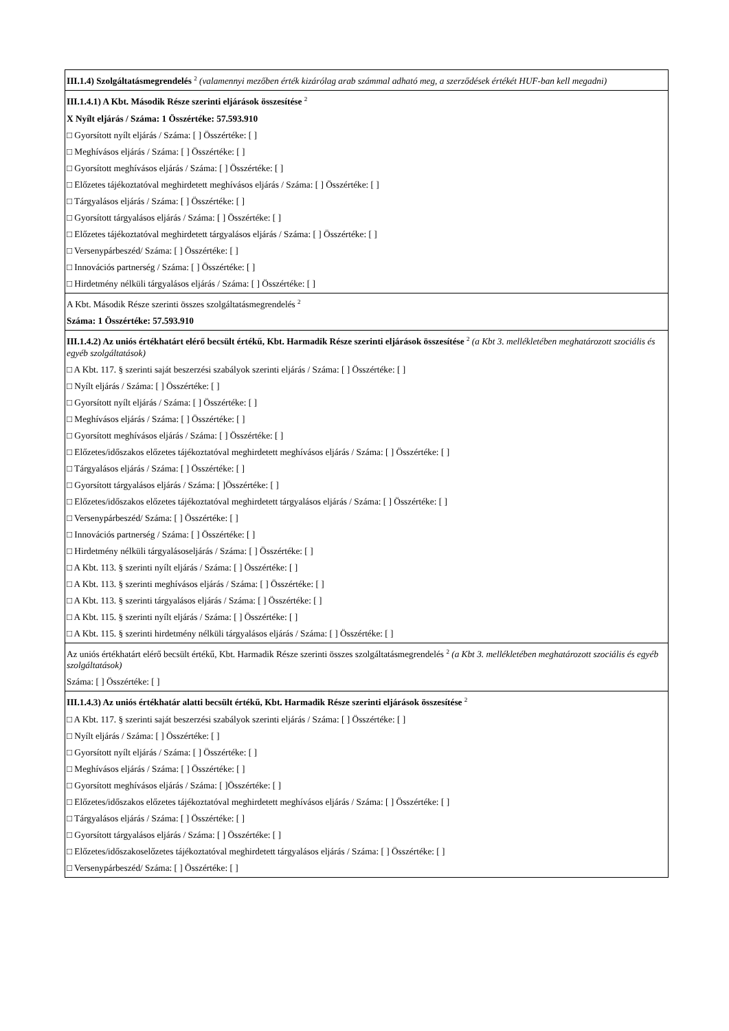| III.1.4) Szolgáltatásmegrendelés <sup>2</sup> (valamennyi mezőben érték kizárólag arab számmal adható meg, a szerződések értékét HUF-ban kell megadni) |
| III.1.4.1) A Kbt. Második Része szerinti eljárások összesítése <sup>2</sup> X Nyílt eljárás / Száma: 1 Összértéke: 57.593.910 □ Gyorsított nyílt eljárás / Száma: [ ] Összértéke: [ ] □ Meghívásos eljárás / Száma: [ ] Összértéke: [ ] □ Gyorsított meghívásos eljárás / Száma: [ ] Összértéke: [ ] □ Előzetes tájékoztatóval meghirdetett meghívásos eljárás / Száma: [ ] Összértéke: [ ] □ Tárgyalásos eljárás / Száma: [ ] Összértéke: [ ] □ Gyorsított tárgyalásos eljárás / Száma: [ ] Összértéke: [ ] □ Előzetes tájékoztatóval meghirdetett tárgyalásos eljárás / Száma: [ ] Összértéke: [ ] □ Versenypárbeszéd/ Száma: [ ] Összértéke: [ ] □ Innovációs partnerség / Száma: [ ] Összértéke: [ ] □ Hirdetmény nélküli tárgyalásos eljárás / Száma: [ ] Összértéke: [ ] |
| A Kbt. Második Része szerinti összes szolgáltatásmegrendelés <sup>2</sup> Száma: 1 Összértéke: 57.593.910 |
| III.1.4.2) Az uniós értékhatárt elérő becsült értékű, Kbt. Harmadik Része szerinti eljárások összesítése <sup>2</sup> (a Kbt 3. mellékletében meghatározott szociális és egyéb szolgáltatások) □ A Kbt. 117. § szerinti saját beszerzési szabályok szerinti eljárás / Száma: [ ] Összértéke: [ ] □ Nyílt eljárás / Száma: [ ] Összértéke: [ ] □ Gyorsított nyílt eljárás / Száma: [ ] Összértéke: [ ] □ Meghívásos eljárás / Száma: [ ] Összértéke: [ ] □ Gyorsított meghívásos eljárás / Száma: [ ] Összértéke: [ ] □ Előzetes/időszakos előzetes tájékoztatóval meghirdetett meghívásos eljárás / Száma: [ ] Összértéke: [ ] □ Tárgyalásos eljárás / Száma: [ ] Összértéke: [ ] □ Gyorsított tárgyalásos eljárás / Száma: [ ]Összértéke: [ ] □ Előzetes/időszakos előzetes tájékoztatóval meghirdetett tárgyalásos eljárás / Száma: [ ] Összértéke: [ ] □ Versenypárbeszéd/ Száma: [ ] Összértéke: [ ] □ Innovációs partnerség / Száma: [ ] Összértéke: [ ] □ Hirdetmény nélküli tárgyalásoseljárás / Száma: [ ] Összértéke: [ ] □ A Kbt. 113. § szerinti nyílt eljárás / Száma: [ ] Összértéke: [ ] □ A Kbt. 113. § szerinti meghívásos eljárás / Száma: [ ] Összértéke: [ ] □ A Kbt. 113. § szerinti tárgyalásos eljárás / Száma: [ ] Összértéke: [ ] □ A Kbt. 115. § szerinti nyílt eljárás / Száma: [ ] Összértéke: [ ] □ A Kbt. 115. § szerinti hirdetmény nélküli tárgyalásos eljárás / Száma: [ ] Összértéke: [ ] |
| Az uniós értékhatárt elérő becsült értékű, Kbt. Harmadik Része szerinti összes szolgáltatásmegrendelés <sup>2</sup> (a Kbt 3. mellékletében meghatározott szociális és egyéb szolgáltatások) Száma: [ ] Összértéke: [ ] |
| III.1.4.3) Az uniós értékhatár alatti becsült értékű, Kbt. Harmadik Része szerinti eljárások összesítése <sup>2</sup> □ A Kbt. 117. § szerinti saját beszerzési szabályok szerinti eljárás / Száma: [ ] Összértéke: [ ] □ Nyílt eljárás / Száma: [ ] Összértéke: [ ] □ Gyorsított nyílt eljárás / Száma: [ ] Összértéke: [ ] □ Meghívásos eljárás / Száma: [ ] Összértéke: [ ] □ Gyorsított meghívásos eljárás / Száma: [ ]Összértéke: [ ] □ Előzetes/időszakos előzetes tájékoztatóval meghirdetett meghívásos eljárás / Száma: [ ] Összértéke: [ ] □ Tárgyalásos eljárás / Száma: [ ] Összértéke: [ ] □ Gyorsított tárgyalásos eljárás / Száma: [ ] Összértéke: [ ] □ Előzetes/időszakoselőzetes tájékoztatóval meghirdetett tárgyalásos eljárás / Száma: [ ] Összértéke: [ ] □ Versenypárbeszéd/ Száma: [ ] Összértéke: [ ] |